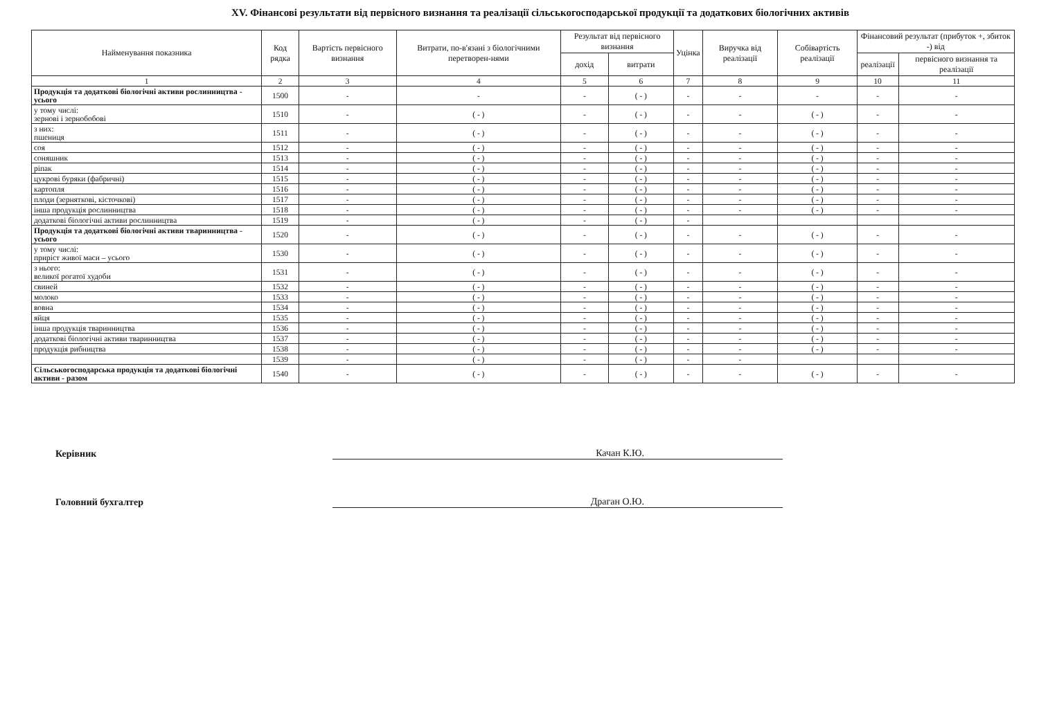XV. Фінансові результати від первісного визнання та реалізації сільськогосподарської продукції та додаткових біологічних активів
| Найменування показника | Код рядка | Вартість первісного визнання | Витрати, по-в'язані з біологічними перетворен-нями | Результат від первісного визнання | | Уцінка | Виручка від реалізації | Собівартість реалізації | Фінансовий результат (прибуток +, збиток -) від | |
| --- | --- | --- | --- | --- | --- | --- | --- | --- | --- | --- |
| | | | | дохід | витрати | | | | реалізації | первісного визнання та реалізації |
| 1 | 2 | 3 | 4 | 5 | 6 | 7 | 8 | 9 | 10 | 11 |
| Продукція та додаткові біологічні активи рослинництва - усього | 1500 | - | - | - | ( - ) | - | - | - | - | - |
| у тому числі: зернові і зернобобові | 1510 | - | ( - ) | - | ( - ) | - | - | ( - ) | - | - |
| з них: пшениця | 1511 | - | ( - ) | - | ( - ) | - | - | ( - ) | - | - |
| соя | 1512 | - | ( - ) | - | ( - ) | - | - | ( - ) | - | - |
| соняшник | 1513 | - | ( - ) | - | ( - ) | - | - | ( - ) | - | - |
| ріпак | 1514 | - | ( - ) | - | ( - ) | - | - | ( - ) | - | - |
| цукрові буряки (фабричні) | 1515 | - | ( - ) | - | ( - ) | - | - | ( - ) | - | - |
| картопля | 1516 | - | ( - ) | - | ( - ) | - | - | ( - ) | - | - |
| плоди (зерняткові, кісточкові) | 1517 | - | ( - ) | - | ( - ) | - | - | ( - ) | - | - |
| інша продукція рослинництва | 1518 | - | ( - ) | - | ( - ) | - | - | ( - ) | - | - |
| додаткові біологічні активи рослинництва | 1519 | - | ( - ) | - | ( - ) | - | | | | |
| Продукція та додаткові біологічні активи тваринництва - усього | 1520 | - | ( - ) | - | ( - ) | - | - | ( - ) | - | - |
| у тому числі: приріст живої маси – усього | 1530 | - | ( - ) | - | ( - ) | - | - | ( - ) | - | - |
| з нього: великої рогатої худоби | 1531 | - | ( - ) | - | ( - ) | - | - | ( - ) | - | - |
| свиней | 1532 | - | ( - ) | - | ( - ) | - | - | ( - ) | - | - |
| молоко | 1533 | - | ( - ) | - | ( - ) | - | - | ( - ) | - | - |
| вовна | 1534 | - | ( - ) | - | ( - ) | - | - | ( - ) | - | - |
| яйця | 1535 | - | ( - ) | - | ( - ) | - | - | ( - ) | - | - |
| інша продукція тваринництва | 1536 | - | ( - ) | - | ( - ) | - | - | ( - ) | - | - |
| додаткові біологічні активи тваринництва | 1537 | - | ( - ) | - | ( - ) | - | - | ( - ) | - | - |
| продукція рибництва | 1538 | - | ( - ) | - | ( - ) | - | - | ( - ) | - | - |
| | 1539 | - | ( - ) | - | ( - ) | - | - | | | |
| Сільськогосподарська продукція та додаткові біологічні активи - разом | 1540 | - | ( - ) | - | ( - ) | - | - | ( - ) | - | - |
Керівник
Качан К.Ю.
Головний бухгалтер
Драган О.Ю.